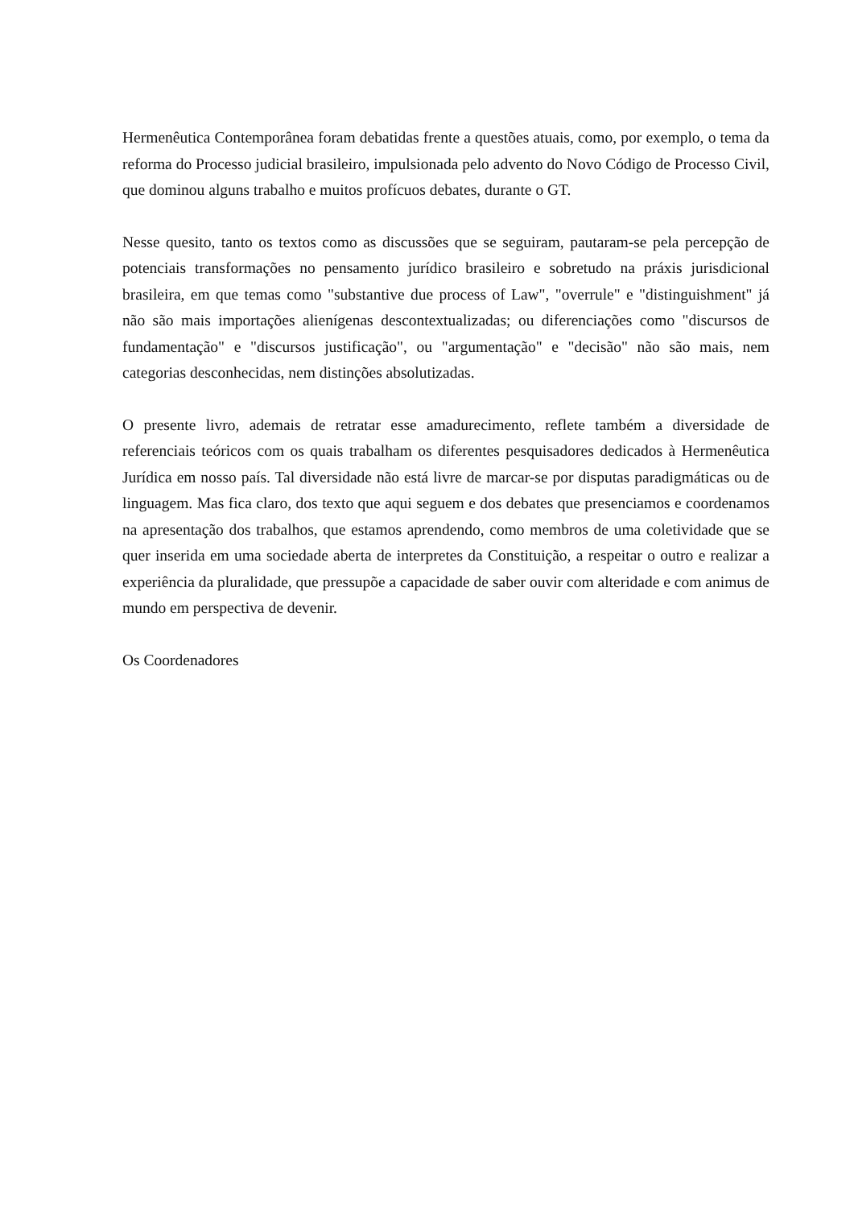Hermenêutica Contemporânea foram debatidas frente a questões atuais, como, por exemplo, o tema da reforma do Processo judicial brasileiro, impulsionada pelo advento do Novo Código de Processo Civil, que dominou alguns trabalho e muitos profícuos debates, durante o GT.
Nesse quesito, tanto os textos como as discussões que se seguiram, pautaram-se pela percepção de potenciais transformações no pensamento jurídico brasileiro e sobretudo na práxis jurisdicional brasileira, em que temas como "substantive due process of Law", "overrule" e "distinguishment" já não são mais importações alienígenas descontextualizadas; ou diferenciações como "discursos de fundamentação" e "discursos justificação", ou "argumentação" e "decisão" não são mais, nem categorias desconhecidas, nem distinções absolutizadas.
O presente livro, ademais de retratar esse amadurecimento, reflete também a diversidade de referenciais teóricos com os quais trabalham os diferentes pesquisadores dedicados à Hermenêutica Jurídica em nosso país. Tal diversidade não está livre de marcar-se por disputas paradigmáticas ou de linguagem. Mas fica claro, dos texto que aqui seguem e dos debates que presenciamos e coordenamos na apresentação dos trabalhos, que estamos aprendendo, como membros de uma coletividade que se quer inserida em uma sociedade aberta de interpretes da Constituição, a respeitar o outro e realizar a experiência da pluralidade, que pressupõe a capacidade de saber ouvir com alteridade e com animus de mundo em perspectiva de devenir.
Os Coordenadores